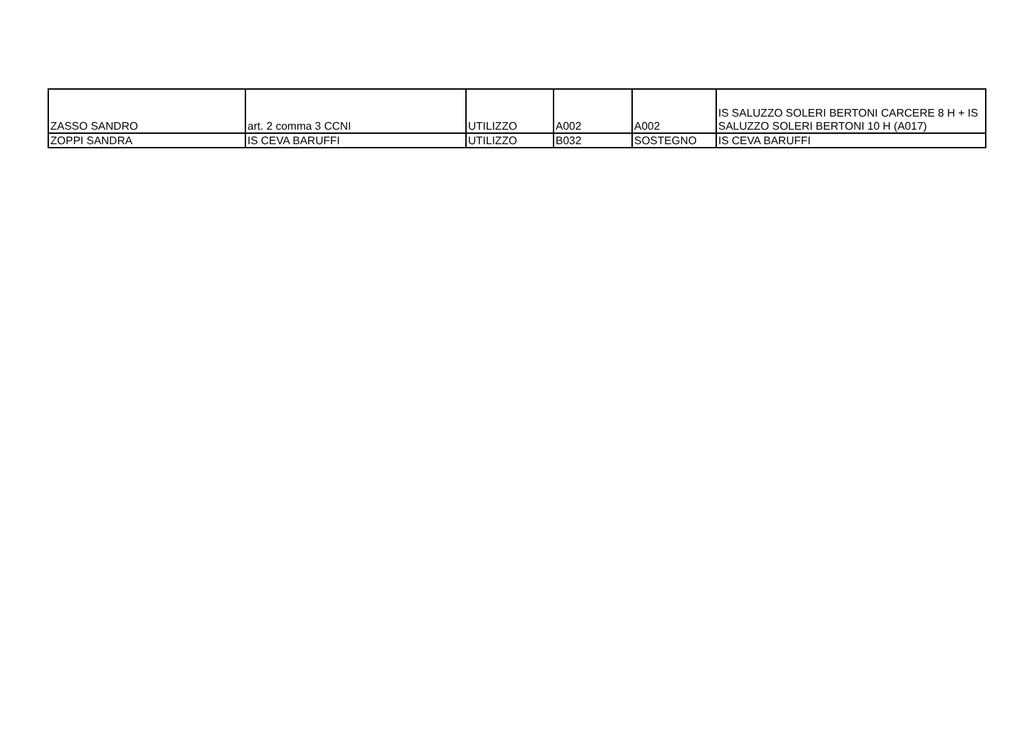| ZASSO SANDRO | art. 2 comma 3 CCNI | UTILIZZO | A002 | A002 | IS SALUZZO SOLERI BERTONI CARCERE 8 H + IS SALUZZO SOLERI BERTONI 10 H (A017) |
| ZOPPI SANDRA | IS CEVA BARUFFI | UTILIZZO | B032 | SOSTEGNO | IS CEVA BARUFFI |